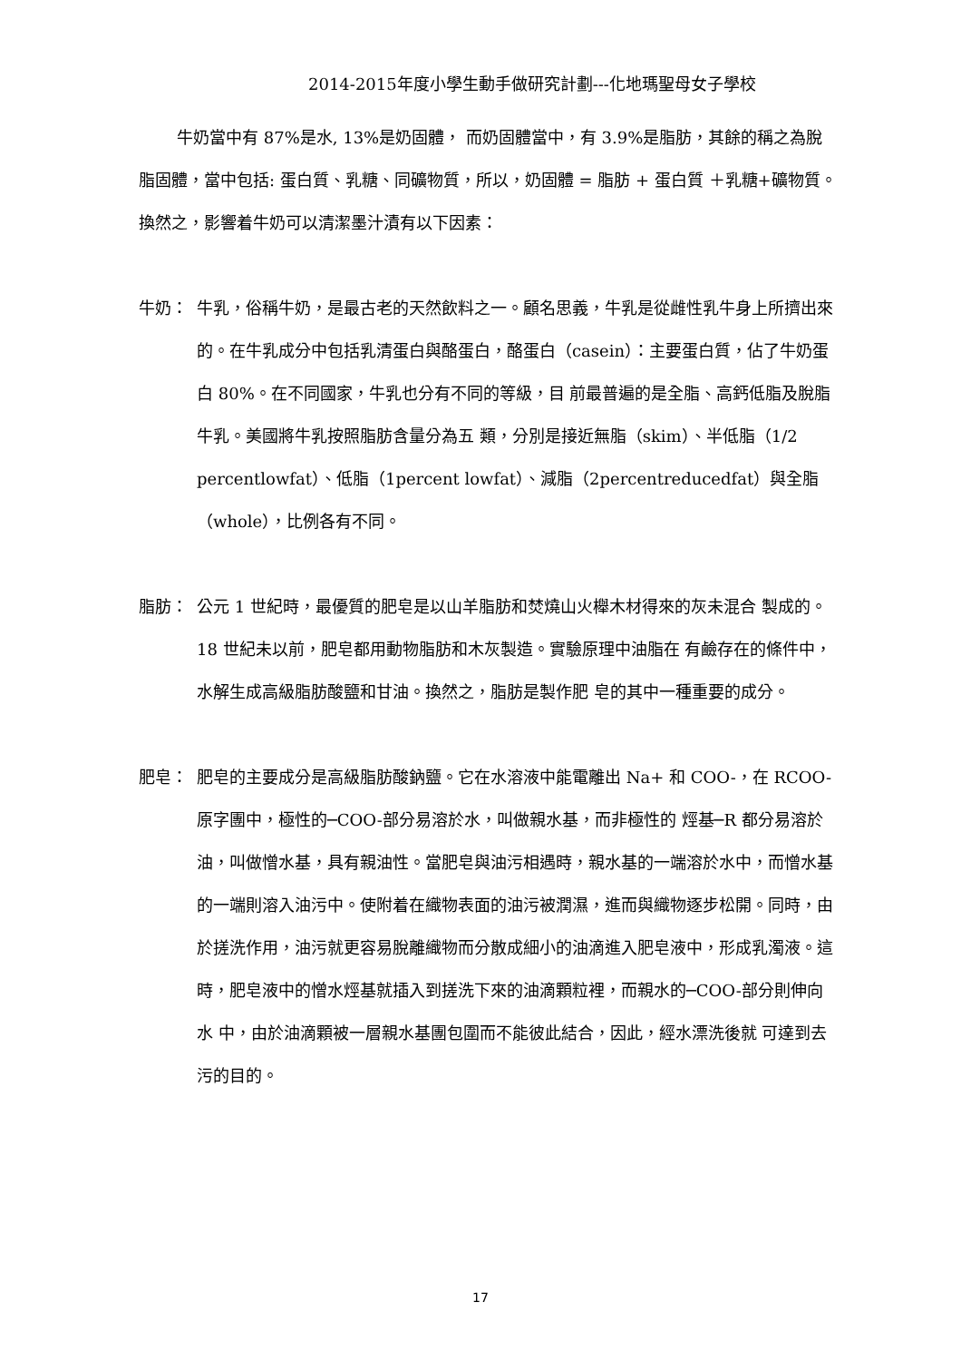2014-2015年度小學生動手做研究計劃---化地瑪聖母女子學校
牛奶當中有 87%是水, 13%是奶固體， 而奶固體當中，有 3.9%是脂肪，其餘的稱之為脫脂固體，當中包括: 蛋白質、乳糖、同礦物質，所以，奶固體 = 脂肪 + 蛋白質 ＋乳糖+礦物質。換然之，影響着牛奶可以清潔墨汁漬有以下因素：
牛奶： 牛乳，俗稱牛奶，是最古老的天然飲料之一。顧名思義，牛乳是從雌性乳牛身上所擠出來的。在牛乳成分中包括乳清蛋白與酪蛋白，酪蛋白（casein）：主要蛋白質，佔了牛奶蛋白 80%。在不同國家，牛乳也分有不同的等級，目 前最普遍的是全脂、高鈣低脂及脫脂牛乳。美國將牛乳按照脂肪含量分為五 類，分別是接近無脂（skim）、半低脂（1/2 percentlowfat）、低脂（1percent lowfat）、減脂（2percentreducedfat）與全脂（whole），比例各有不同。
脂肪： 公元 1 世紀時，最優質的肥皂是以山羊脂肪和焚燒山火櫸木材得來的灰未混合 製成的。18 世紀未以前，肥皂都用動物脂肪和木灰製造。實驗原理中油脂在 有鹼存在的條件中，水解生成高級脂肪酸鹽和甘油。換然之，脂肪是製作肥 皂的其中一種重要的成分。
肥皂： 肥皂的主要成分是高級脂肪酸鈉鹽。它在水溶液中能電離出 Na+ 和 COO-，在 RCOO-原字團中，極性的─COO-部分易溶於水，叫做親水基，而非極性的 烴基─R 都分易溶於油，叫做憎水基，具有親油性。當肥皂與油污相遇時，親水基的一端溶於水中，而憎水基的一端則溶入油污中。使附着在織物表面的油污被潤濕，進而與織物逐步松開。同時，由於搓洗作用，油污就更容易脫離織物而分散成細小的油滴進入肥皂液中，形成乳濁液。這時，肥皂液中的憎水烴基就插入到搓洗下來的油滴顆粒裡，而親水的─COO-部分則伸向水 中，由於油滴顆被一層親水基團包圍而不能彼此結合，因此，經水漂洗後就 可達到去污的目的。
17